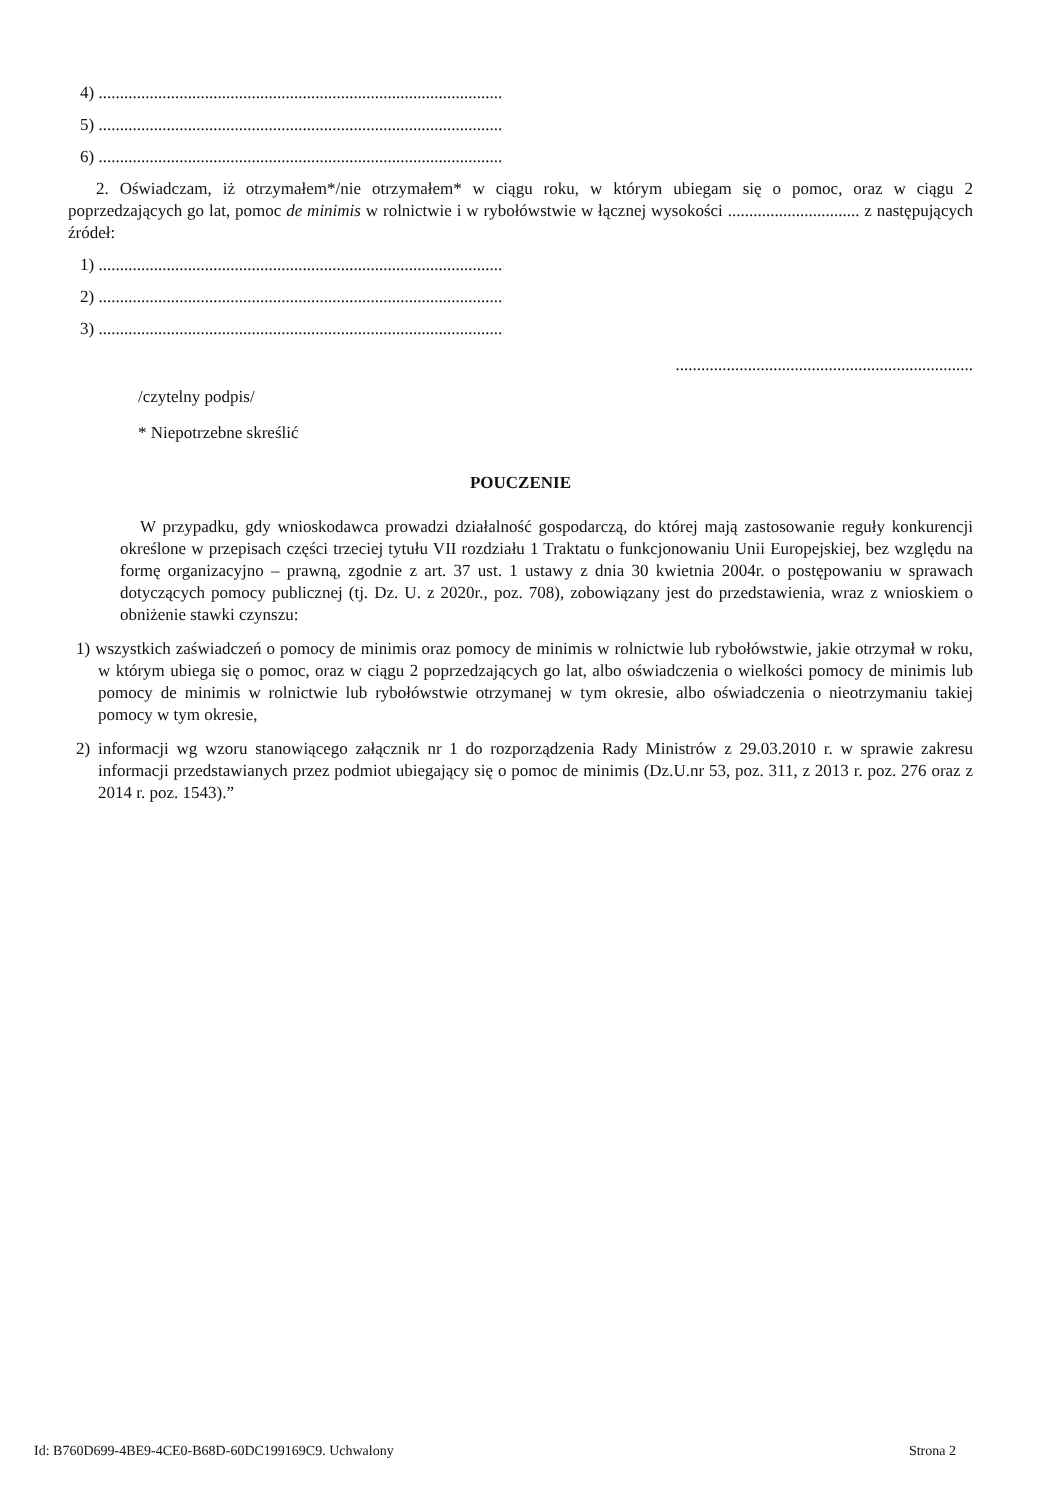4) ...............................................................................................
5) ...............................................................................................
6) ...............................................................................................
2. Oświadczam, iż otrzymałem*/nie otrzymałem* w ciągu roku, w którym ubiegam się o pomoc, oraz w ciągu 2 poprzedzających go lat, pomoc de minimis w rolnictwie i w rybołówstwie w łącznej wysokości ............................... z następujących źródeł:
1) ...............................................................................................
2) ...............................................................................................
3) ...............................................................................................
......................................................................
/czytelny podpis/
* Niepotrzebne skreślić
POUCZENIE
W przypadku, gdy wnioskodawca prowadzi działalność gospodarczą, do której mają zastosowanie reguły konkurencji określone w przepisach części trzeciej tytułu VII rozdziału 1 Traktatu o funkcjonowaniu Unii Europejskiej, bez względu na formę organizacyjno – prawną, zgodnie z art. 37 ust. 1 ustawy z dnia 30 kwietnia 2004r. o postępowaniu w sprawach dotyczących pomocy publicznej (tj. Dz. U. z 2020r., poz. 708), zobowiązany jest do przedstawienia, wraz z wnioskiem o obniżenie stawki czynszu:
1) wszystkich zaświadczeń o pomocy de minimis oraz pomocy de minimis w rolnictwie lub rybołówstwie, jakie otrzymał w roku, w którym ubiega się o pomoc, oraz w ciągu 2 poprzedzających go lat, albo oświadczenia o wielkości pomocy de minimis lub pomocy de minimis w rolnictwie lub rybołówstwie otrzymanej w tym okresie, albo oświadczenia o nieotrzymaniu takiej pomocy w tym okresie,
2) informacji wg wzoru stanowiącego załącznik nr 1 do rozporządzenia Rady Ministrów z 29.03.2010 r. w sprawie zakresu informacji przedstawianych przez podmiot ubiegający się o pomoc de minimis (Dz.U.nr 53, poz. 311, z 2013 r. poz. 276 oraz z 2014 r. poz. 1543).”
Id: B760D699-4BE9-4CE0-B68D-60DC199169C9. Uchwalony Strona 2